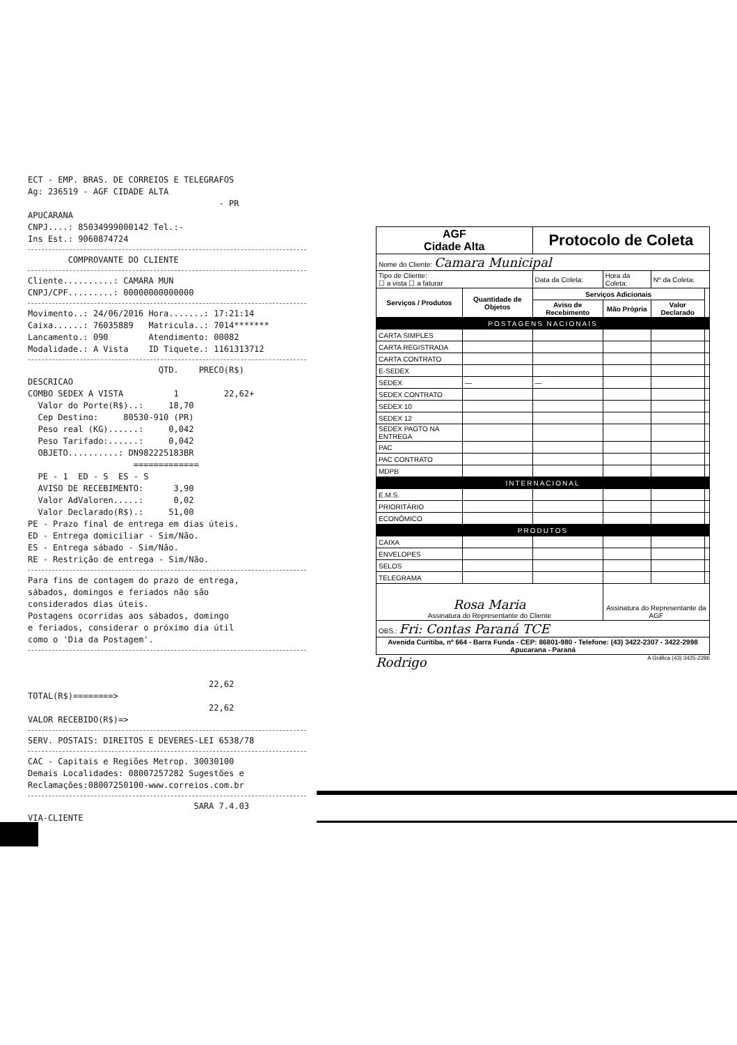ECT - EMP. BRAS. DE CORREIOS E TELEGRAFOS Ag: 236519 - AGF CIDADE ALTA - PR APUCARANA CNPJ....: 85034999000142 Tel.:- Ins Est.: 9060874724
COMPROVANTE DO CLIENTE
Cliente..........: CAMARA MUN CNPJ/CPF.........: 00000000000000
Movimento..: 24/06/2016 Hora.......: 17:21:14 Caixa......: 76035889 Matricula..: 7014******* Lancamento.: 090 Atendimento: 00082 Modalidade.: A Vista ID Tiquete.: 1161313712
QTD. PRECO(R$) DESCRICAO COMBO SEDEX A VISTA 1 22,62+ Valor do Porte(R$)..: 18,70 Cep Destino: 80530-910 (PR) Peso real (KG)......: 0,042 Peso Tarifado:......: 0,042 OBJETO..........: DN982225183BR ============= PE - 1 ED - S ES - S AVISO DE RECEBIMENTO: 3,90 Valor AdValoren.....: 0,02 Valor Declarado(R$).: 51,00 PE - Prazo final de entrega em dias úteis. ED - Entrega domiciliar - Sim/Não. ES - Entrega sábado - Sim/Não. RE - Restrição de entrega - Sim/Não.
Para fins de contagem do prazo de entrega, sábados, domingos e feriados não são considerados dias úteis. Postagens ocorridas aos sábados, domingo e feriados, considerar o próximo dia útil como o 'Dia da Postagem'.
22,62 TOTAL(R$)========> 22,62 VALOR RECEBIDO(R$)=>
SERV. POSTAIS: DIREITOS E DEVERES-LEI 6538/78
CAC - Capitais e Regiões Metrop. 30030100 Demais Localidades: 08007257282 Sugestões e Reclamações:08007250100-www.correios.com.br
SARA 7.4.03 VIA-CLIENTE
| AGF Cidade Alta | | Protocolo de Coleta | | | |
| Nome do Cliente: Camara Municipal | | | | | |
| Tipo de Cliente: ☐ a vista ☐ a faturar | | Data da Coleta: | Hora da Coleta: | Nº da Coleta: | |
| Serviços / Produtos | Quantidade de Objetos | Serviços Adicionais | | | |
| | | Aviso de Recebimento | Mão Própria | Valor Declarado | |
| POSTAGENS NACIONAIS | | | | | |
| CARTA SIMPLES | | | | | |
| CARTA REGISTRADA | | | | | |
| CARTA CONTRATO | | | | | |
| E-SEDEX | | | | | |
| SEDEX | — | — | | | |
| SEDEX CONTRATO | | | | | |
| SEDEX 10 | | | | | |
| SEDEX 12 | | | | | |
| SEDEX PAGTO NA ENTREGA | | | | | |
| PAC | | | | | |
| PAC CONTRATO | | | | | |
| MDPB | | | | | |
| INTERNACIONAL | | | | | |
| E.M.S. | | | | | |
| PRIORITÁRIO | | | | | |
| ECONÔMICO | | | | | |
| PRODUTOS | | | | | |
| CAIXA | | | | | |
| ENVELOPES | | | | | |
| SELOS | | | | | |
| TELEGRAMA | | | | | |
| Rosa Maria Assinatura do Representante do Cliente | | | Assinatura do Representante da AGF | | |
| OBS.: Fri: Contas Paraná TCE | | | | | |
| Avenida Curitiba, nº 664 - Barra Funda - CEP: 86801-980 - Telefone: (43) 3422-2307 - 3422-2998 Apucarana - Paraná | | | | | |
Rodrigo A Gráfica (43) 3425-2286